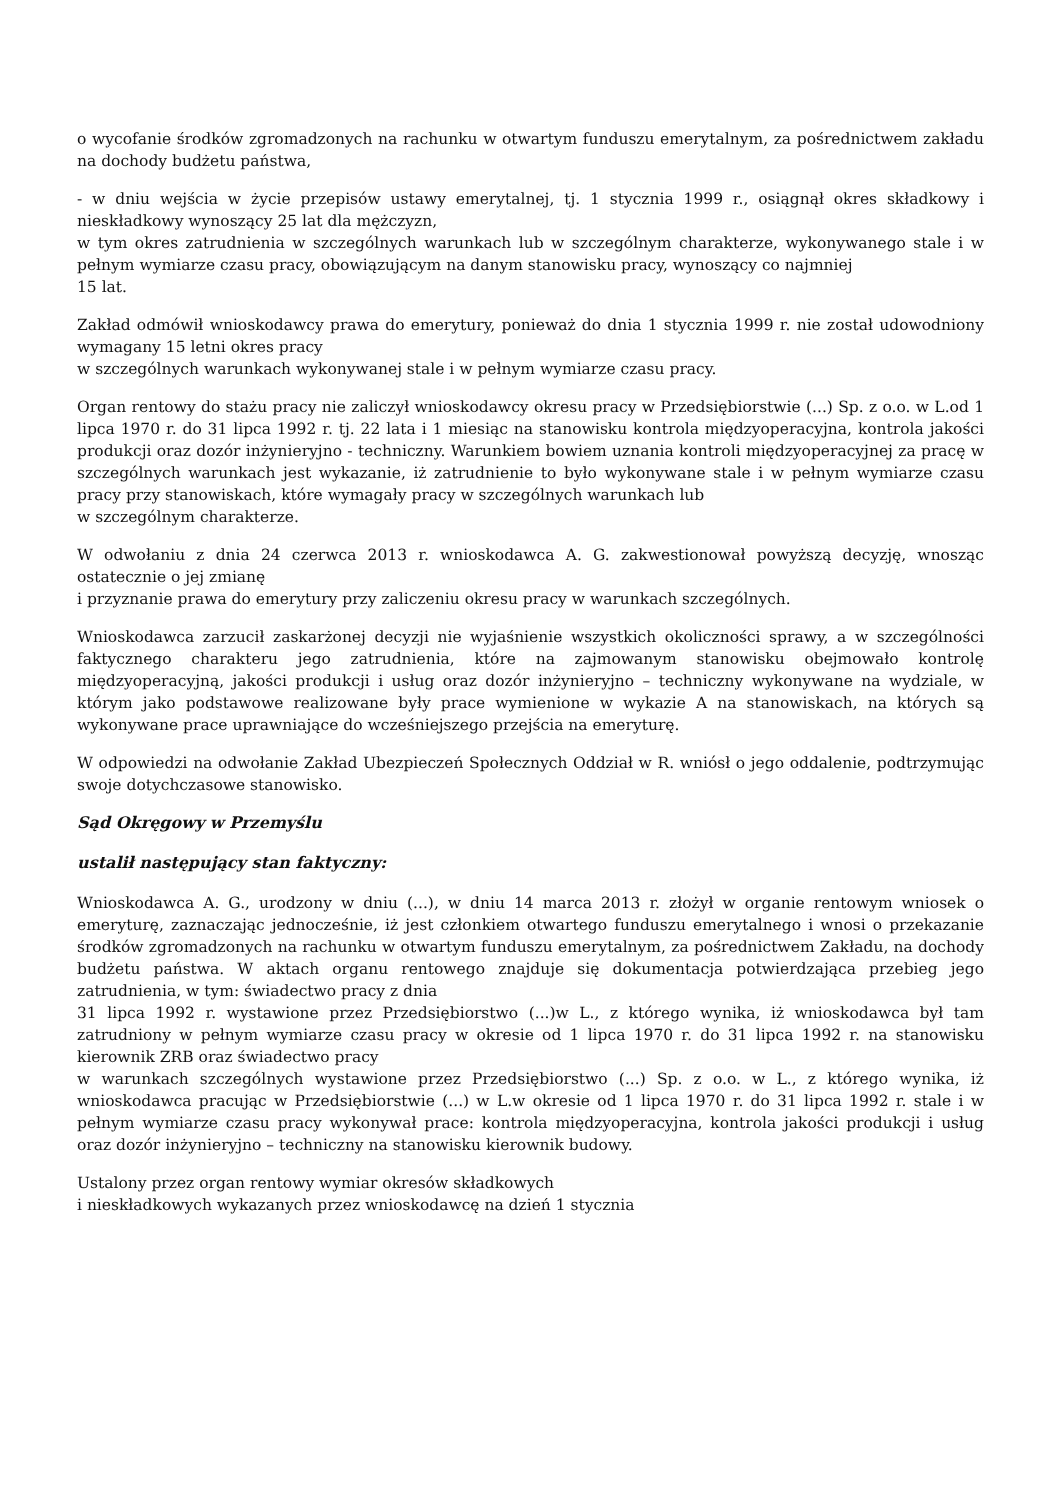o wycofanie środków zgromadzonych na rachunku w otwartym funduszu emerytalnym, za pośrednictwem zakładu na dochody budżetu państwa,
- w dniu wejścia w życie przepisów ustawy emerytalnej, tj. 1 stycznia 1999 r., osiągnął okres składkowy i nieskładkowy wynoszący 25 lat dla mężczyzn,
w tym okres zatrudnienia w szczególnych warunkach lub w szczególnym charakterze, wykonywanego stale i w pełnym wymiarze czasu pracy, obowiązującym na danym stanowisku pracy, wynoszący co najmniej
15 lat.
Zakład odmówił wnioskodawcy prawa do emerytury, ponieważ do dnia 1 stycznia 1999 r. nie został udowodniony wymagany 15 letni okres pracy
w szczególnych warunkach wykonywanej stale i w pełnym wymiarze czasu pracy.
Organ rentowy do stażu pracy nie zaliczył wnioskodawcy okresu pracy w Przedsiębiorstwie (...) Sp. z o.o. w L.od 1 lipca 1970 r. do 31 lipca 1992 r. tj. 22 lata i 1 miesiąc na stanowisku kontrola międzyoperacyjna, kontrola jakości produkcji oraz dozór inżynieryjno - techniczny. Warunkiem bowiem uznania kontroli międzyoperacyjnej za pracę w szczególnych warunkach jest wykazanie, iż zatrudnienie to było wykonywane stale i w pełnym wymiarze czasu pracy przy stanowiskach, które wymagały pracy w szczególnych warunkach lub
w szczególnym charakterze.
W odwołaniu z dnia 24 czerwca 2013 r. wnioskodawca A. G. zakwestionował powyższą decyzję, wnosząc ostatecznie o jej zmianę
i przyznanie prawa do emerytury przy zaliczeniu okresu pracy w warunkach szczególnych.
Wnioskodawca zarzucił zaskarżonej decyzji nie wyjaśnienie wszystkich okoliczności sprawy, a w szczególności faktycznego charakteru jego zatrudnienia, które na zajmowanym stanowisku obejmowało kontrolę międzyoperacyjną, jakości produkcji i usług oraz dozór inżynieryjno – techniczny wykonywane na wydziale, w którym jako podstawowe realizowane były prace wymienione w wykazie A na stanowiskach, na których są wykonywane prace uprawniające do wcześniejszego przejścia na emeryturę.
W odpowiedzi na odwołanie Zakład Ubezpieczeń Społecznych Oddział w R. wniósł o jego oddalenie, podtrzymując swoje dotychczasowe stanowisko.
Sąd Okręgowy w Przemyślu
ustalił następujący stan faktyczny:
Wnioskodawca A. G., urodzony w dniu (...), w dniu 14 marca 2013 r. złożył w organie rentowym wniosek o emeryturę, zaznaczając jednocześnie, iż jest członkiem otwartego funduszu emerytalnego i wnosi o przekazanie środków zgromadzonych na rachunku w otwartym funduszu emerytalnym, za pośrednictwem Zakładu, na dochody budżetu państwa. W aktach organu rentowego znajduje się dokumentacja potwierdzająca przebieg jego zatrudnienia, w tym: świadectwo pracy z dnia
31 lipca 1992 r. wystawione przez Przedsiębiorstwo (...)w L., z którego wynika, iż wnioskodawca był tam zatrudniony w pełnym wymiarze czasu pracy w okresie od 1 lipca 1970 r. do 31 lipca 1992 r. na stanowisku kierownik ZRB oraz świadectwo pracy
w warunkach szczególnych wystawione przez Przedsiębiorstwo (...) Sp. z o.o. w L., z którego wynika, iż wnioskodawca pracując w Przedsiębiorstwie (...) w L.w okresie od 1 lipca 1970 r. do 31 lipca 1992 r. stale i w pełnym wymiarze czasu pracy wykonywał prace: kontrola międzyoperacyjna, kontrola jakości produkcji i usług oraz dozór inżynieryjno – techniczny na stanowisku kierownik budowy.
Ustalony przez organ rentowy wymiar okresów składkowych
i nieskładkowych wykazanych przez wnioskodawcę na dzień 1 stycznia